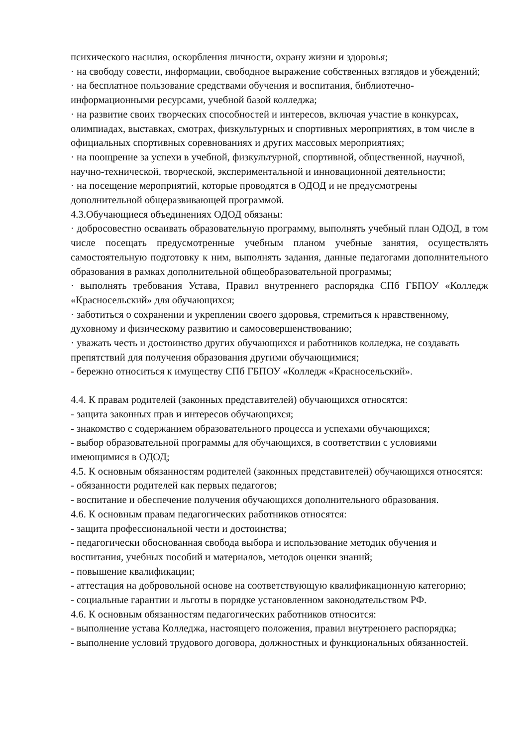психического насилия, оскорбления личности, охрану жизни и здоровья;
· на свободу совести, информации, свободное выражение собственных взглядов и убеждений;
· на бесплатное пользование средствами обучения и воспитания, библиотечно-информационными ресурсами, учебной базой колледжа;
· на развитие своих творческих способностей и интересов, включая участие в конкурсах, олимпиадах, выставках, смотрах, физкультурных и спортивных мероприятиях, в том числе в официальных спортивных соревнованиях и других массовых мероприятиях;
· на поощрение за успехи в учебной, физкультурной, спортивной, общественной, научной, научно-технической, творческой, экспериментальной и инновационной деятельности;
· на посещение мероприятий, которые проводятся в ОДОД и не предусмотрены дополнительной общеразвивающей программой.
4.3.Обучающиеся объединениях ОДОД обязаны:
· добросовестно осваивать образовательную программу, выполнять учебный план ОДОД, в том числе посещать предусмотренные учебным планом учебные занятия, осуществлять самостоятельную подготовку к ним, выполнять задания, данные педагогами дополнительного образования в рамках дополнительной общеобразовательной программы;
· выполнять требования Устава, Правил внутреннего распорядка СПб ГБПОУ «Колледж «Красносельский» для обучающихся;
· заботиться о сохранении и укреплении своего здоровья, стремиться к нравственному, духовному и физическому развитию и самосовершенствованию;
· уважать честь и достоинство других обучающихся и работников колледжа, не создавать препятствий для получения образования другими обучающимися;
- бережно относиться к имуществу СПб ГБПОУ «Колледж «Красносельский».
4.4. К правам родителей (законных представителей) обучающихся относятся:
- защита законных прав и интересов обучающихся;
- знакомство с содержанием образовательного процесса и успехами обучающихся;
- выбор образовательной программы для обучающихся, в соответствии с условиями имеющимися в ОДОД;
4.5. К основным обязанностям родителей (законных представителей) обучающихся относятся:
- обязанности родителей как первых педагогов;
- воспитание и обеспечение получения обучающихся дополнительного образования.
4.6. К основным правам педагогических работников относятся:
- защита профессиональной чести и достоинства;
- педагогически обоснованная свобода выбора и использование методик обучения и воспитания, учебных пособий и материалов, методов оценки знаний;
- повышение квалификации;
- аттестация на добровольной основе на соответствующую квалификационную категорию;
- социальные гарантии и льготы в порядке установленном законодательством РФ.
4.6. К основным обязанностям педагогических работников относится:
- выполнение устава Колледжа, настоящего положения, правил внутреннего распорядка;
- выполнение условий трудового договора, должностных и функциональных обязанностей.